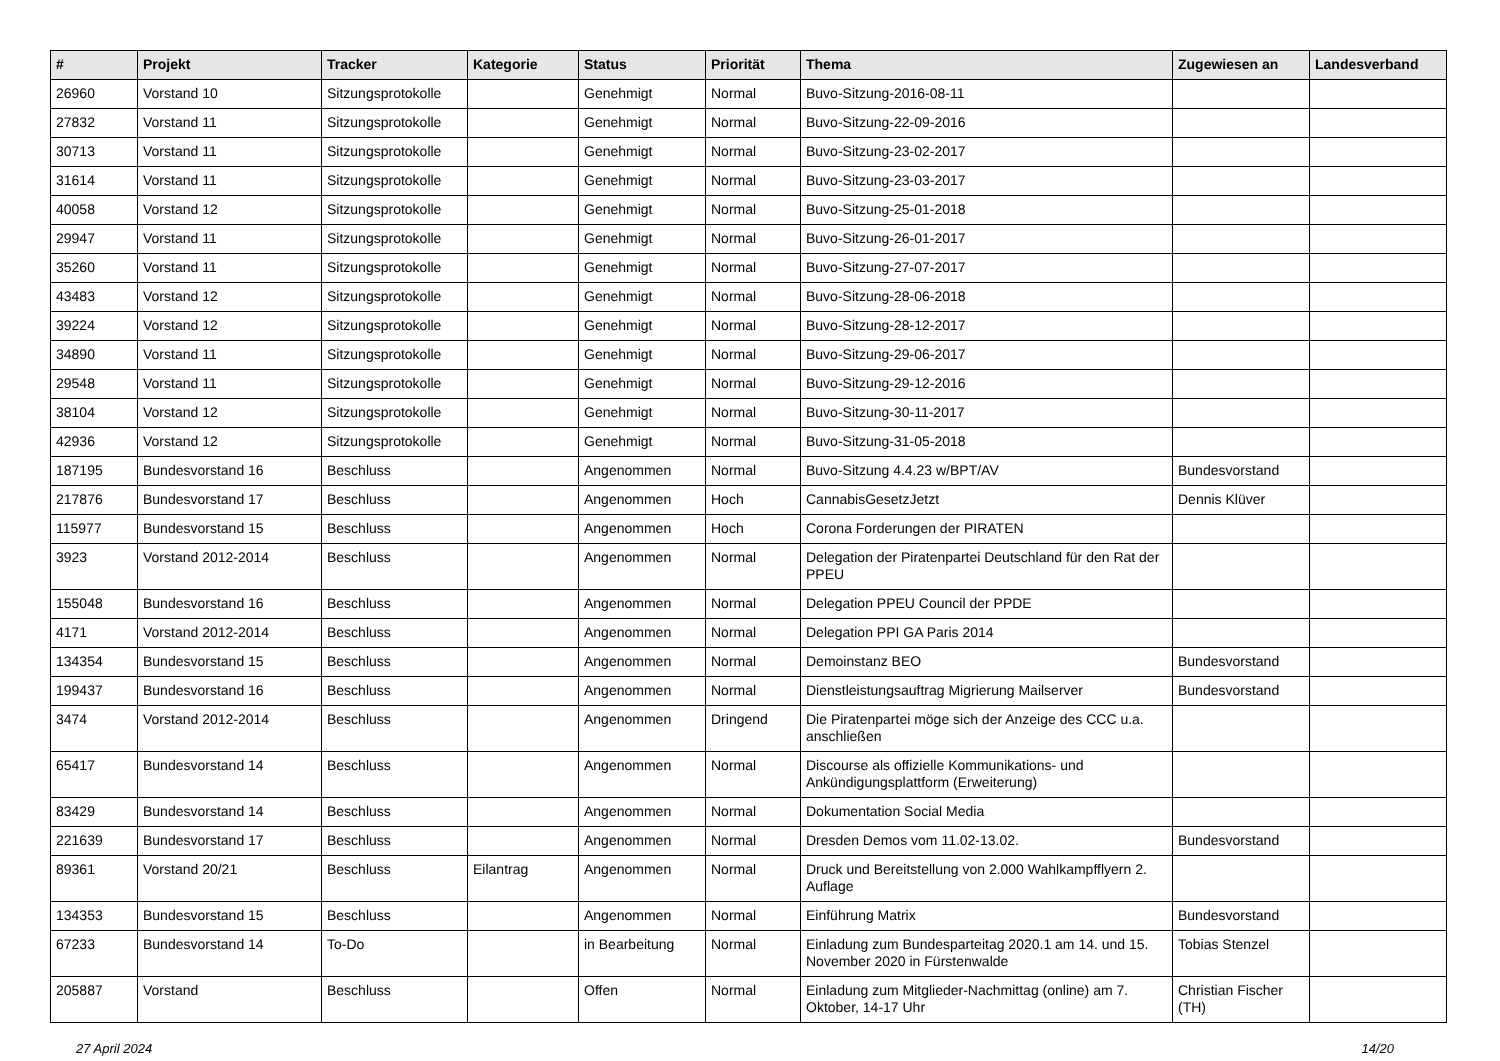| # | Projekt | Tracker | Kategorie | Status | Priorität | Thema | Zugewiesen an | Landesverband |
| --- | --- | --- | --- | --- | --- | --- | --- | --- |
| 26960 | Vorstand 10 | Sitzungsprotokolle | | Genehmigt | Normal | Buvo-Sitzung-2016-08-11 | | |
| 27832 | Vorstand 11 | Sitzungsprotokolle | | Genehmigt | Normal | Buvo-Sitzung-22-09-2016 | | |
| 30713 | Vorstand 11 | Sitzungsprotokolle | | Genehmigt | Normal | Buvo-Sitzung-23-02-2017 | | |
| 31614 | Vorstand 11 | Sitzungsprotokolle | | Genehmigt | Normal | Buvo-Sitzung-23-03-2017 | | |
| 40058 | Vorstand 12 | Sitzungsprotokolle | | Genehmigt | Normal | Buvo-Sitzung-25-01-2018 | | |
| 29947 | Vorstand 11 | Sitzungsprotokolle | | Genehmigt | Normal | Buvo-Sitzung-26-01-2017 | | |
| 35260 | Vorstand 11 | Sitzungsprotokolle | | Genehmigt | Normal | Buvo-Sitzung-27-07-2017 | | |
| 43483 | Vorstand 12 | Sitzungsprotokolle | | Genehmigt | Normal | Buvo-Sitzung-28-06-2018 | | |
| 39224 | Vorstand 12 | Sitzungsprotokolle | | Genehmigt | Normal | Buvo-Sitzung-28-12-2017 | | |
| 34890 | Vorstand 11 | Sitzungsprotokolle | | Genehmigt | Normal | Buvo-Sitzung-29-06-2017 | | |
| 29548 | Vorstand 11 | Sitzungsprotokolle | | Genehmigt | Normal | Buvo-Sitzung-29-12-2016 | | |
| 38104 | Vorstand 12 | Sitzungsprotokolle | | Genehmigt | Normal | Buvo-Sitzung-30-11-2017 | | |
| 42936 | Vorstand 12 | Sitzungsprotokolle | | Genehmigt | Normal | Buvo-Sitzung-31-05-2018 | | |
| 187195 | Bundesvorstand 16 | Beschluss | | Angenommen | Normal | Buvo-Sitzung 4.4.23 w/BPT/AV | Bundesvorstand | |
| 217876 | Bundesvorstand 17 | Beschluss | | Angenommen | Hoch | CannabisGesetzJetzt | Dennis Klüver | |
| 115977 | Bundesvorstand 15 | Beschluss | | Angenommen | Hoch | Corona Forderungen der PIRATEN | | |
| 3923 | Vorstand 2012-2014 | Beschluss | | Angenommen | Normal | Delegation der Piratenpartei Deutschland für den Rat der PPEU | | |
| 155048 | Bundesvorstand 16 | Beschluss | | Angenommen | Normal | Delegation PPEU Council der PPDE | | |
| 4171 | Vorstand 2012-2014 | Beschluss | | Angenommen | Normal | Delegation PPI GA Paris 2014 | | |
| 134354 | Bundesvorstand 15 | Beschluss | | Angenommen | Normal | Demoinstanz BEO | Bundesvorstand | |
| 199437 | Bundesvorstand 16 | Beschluss | | Angenommen | Normal | Dienstleistungsauftrag Migrierung Mailserver | Bundesvorstand | |
| 3474 | Vorstand 2012-2014 | Beschluss | | Angenommen | Dringend | Die Piratenpartei möge sich der Anzeige des CCC u.a. anschließen | | |
| 65417 | Bundesvorstand 14 | Beschluss | | Angenommen | Normal | Discourse als offizielle Kommunikations- und Ankündigungsplattform (Erweiterung) | | |
| 83429 | Bundesvorstand 14 | Beschluss | | Angenommen | Normal | Dokumentation Social Media | | |
| 221639 | Bundesvorstand 17 | Beschluss | | Angenommen | Normal | Dresden Demos vom 11.02-13.02. | Bundesvorstand | |
| 89361 | Vorstand 20/21 | Beschluss | Eilantrag | Angenommen | Normal | Druck und Bereitstellung von 2.000 Wahlkampfflyern 2. Auflage | | |
| 134353 | Bundesvorstand 15 | Beschluss | | Angenommen | Normal | Einführung Matrix | Bundesvorstand | |
| 67233 | Bundesvorstand 14 | To-Do | | in Bearbeitung | Normal | Einladung zum Bundesparteitag 2020.1 am 14. und 15. November 2020 in Fürstenwalde | Tobias Stenzel | |
| 205887 | Vorstand | Beschluss | | Offen | Normal | Einladung zum Mitglieder-Nachmittag (online) am 7. Oktober, 14-17 Uhr | Christian Fischer (TH) | |
27 April 2024 14/20